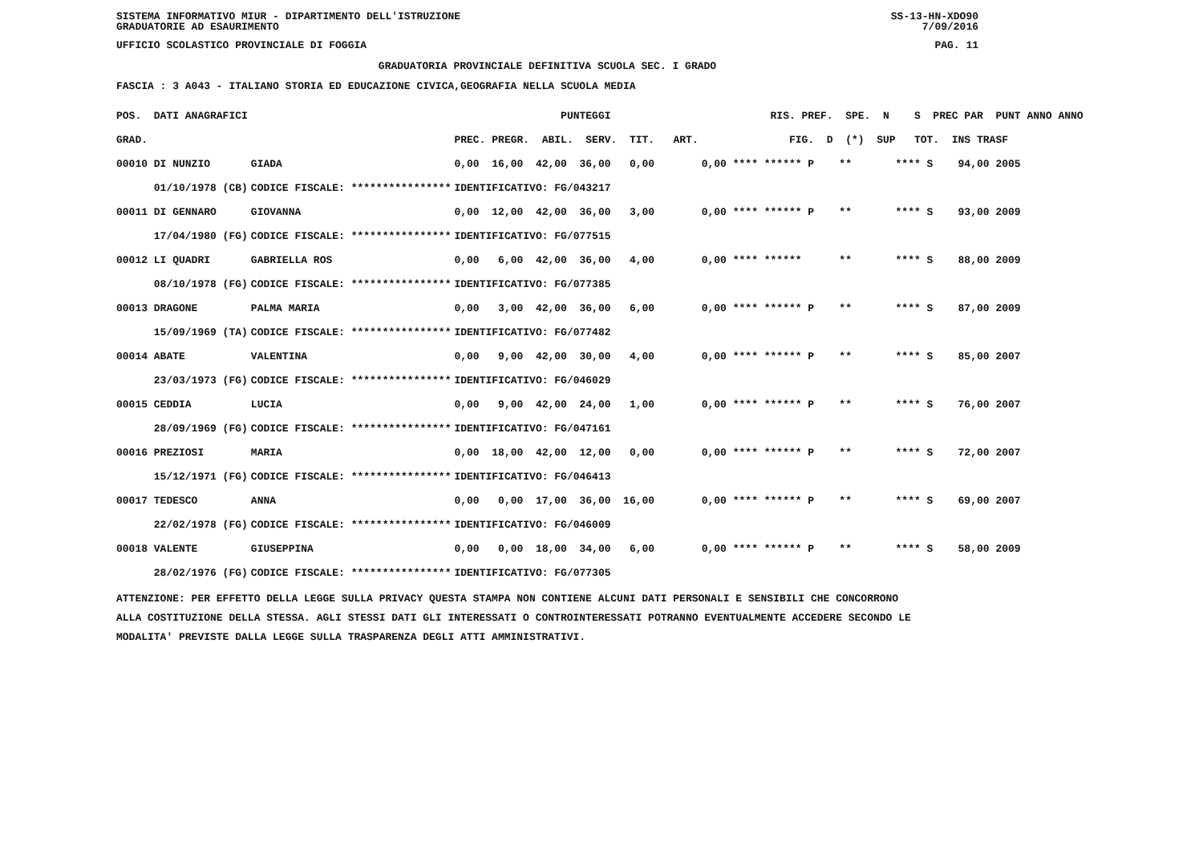SISTEMA INFORMATIVO MIUR - DIPARTIMENTO DELL'ISTRUZIONE SS-13-HN-XDO90
GRADUATORIE AD ESAURIMENTO 7/09/2016
UFFICIO SCOLASTICO PROVINCIALE DI FOGGIA PAG. 11
GRADUATORIA PROVINCIALE DEFINITIVA SCUOLA SEC. I GRADO
FASCIA : 3 A043 - ITALIANO STORIA ED EDUCAZIONE CIVICA,GEOGRAFIA NELLA SCUOLA MEDIA
| POS. DATI ANAGRAFICI | | PUNTEGGI | RIS. PREF. SPE. N S PREC PAR PUNT ANNO ANNO |
| --- | --- | --- | --- |
| GRAD. | | PREC. PREGR. ABIL. SERV. TIT. ART. | FIG. D (*) SUP TOT. INS TRASF |
| 00010 DI NUNZIO | GIADA | 0,00 16,00 42,00 36,00 0,00 | 0,00 **** ****** P ** **** S 94,00 2005 |
| 01/10/1978 (CB) | CODICE FISCALE: **************** | IDENTIFICATIVO: FG/043217 | |
| 00011 DI GENNARO | GIOVANNA | 0,00 12,00 42,00 36,00 3,00 | 0,00 **** ****** P ** **** S 93,00 2009 |
| 17/04/1980 (FG) | CODICE FISCALE: **************** | IDENTIFICATIVO: FG/077515 | |
| 00012 LI QUADRI | GABRIELLA ROS | 0,00 6,00 42,00 36,00 4,00 | 0,00 **** ****** ** **** S 88,00 2009 |
| 08/10/1978 (FG) | CODICE FISCALE: **************** | IDENTIFICATIVO: FG/077385 | |
| 00013 DRAGONE | PALMA MARIA | 0,00 3,00 42,00 36,00 6,00 | 0,00 **** ****** P ** **** S 87,00 2009 |
| 15/09/1969 (TA) | CODICE FISCALE: **************** | IDENTIFICATIVO: FG/077482 | |
| 00014 ABATE | VALENTINA | 0,00 9,00 42,00 30,00 4,00 | 0,00 **** ****** P ** **** S 85,00 2007 |
| 23/03/1973 (FG) | CODICE FISCALE: **************** | IDENTIFICATIVO: FG/046029 | |
| 00015 CEDDIA | LUCIA | 0,00 9,00 42,00 24,00 1,00 | 0,00 **** ****** P ** **** S 76,00 2007 |
| 28/09/1969 (FG) | CODICE FISCALE: **************** | IDENTIFICATIVO: FG/047161 | |
| 00016 PREZIOSI | MARIA | 0,00 18,00 42,00 12,00 0,00 | 0,00 **** ****** P ** **** S 72,00 2007 |
| 15/12/1971 (FG) | CODICE FISCALE: **************** | IDENTIFICATIVO: FG/046413 | |
| 00017 TEDESCO | ANNA | 0,00 0,00 17,00 36,00 16,00 | 0,00 **** ****** P ** **** S 69,00 2007 |
| 22/02/1978 (FG) | CODICE FISCALE: **************** | IDENTIFICATIVO: FG/046009 | |
| 00018 VALENTE | GIUSEPPINA | 0,00 0,00 18,00 34,00 6,00 | 0,00 **** ****** P ** **** S 58,00 2009 |
| 28/02/1976 (FG) | CODICE FISCALE: **************** | IDENTIFICATIVO: FG/077305 | |
ATTENZIONE: PER EFFETTO DELLA LEGGE SULLA PRIVACY QUESTA STAMPA NON CONTIENE ALCUNI DATI PERSONALI E SENSIBILI CHE CONCORRONO
ALLA COSTITUZIONE DELLA STESSA. AGLI STESSI DATI GLI INTERESSATI O CONTROINTERESSATI POTRANNO EVENTUALMENTE ACCEDERE SECONDO LE
MODALITA' PREVISTE DALLA LEGGE SULLA TRASPARENZA DEGLI ATTI AMMINISTRATIVI.